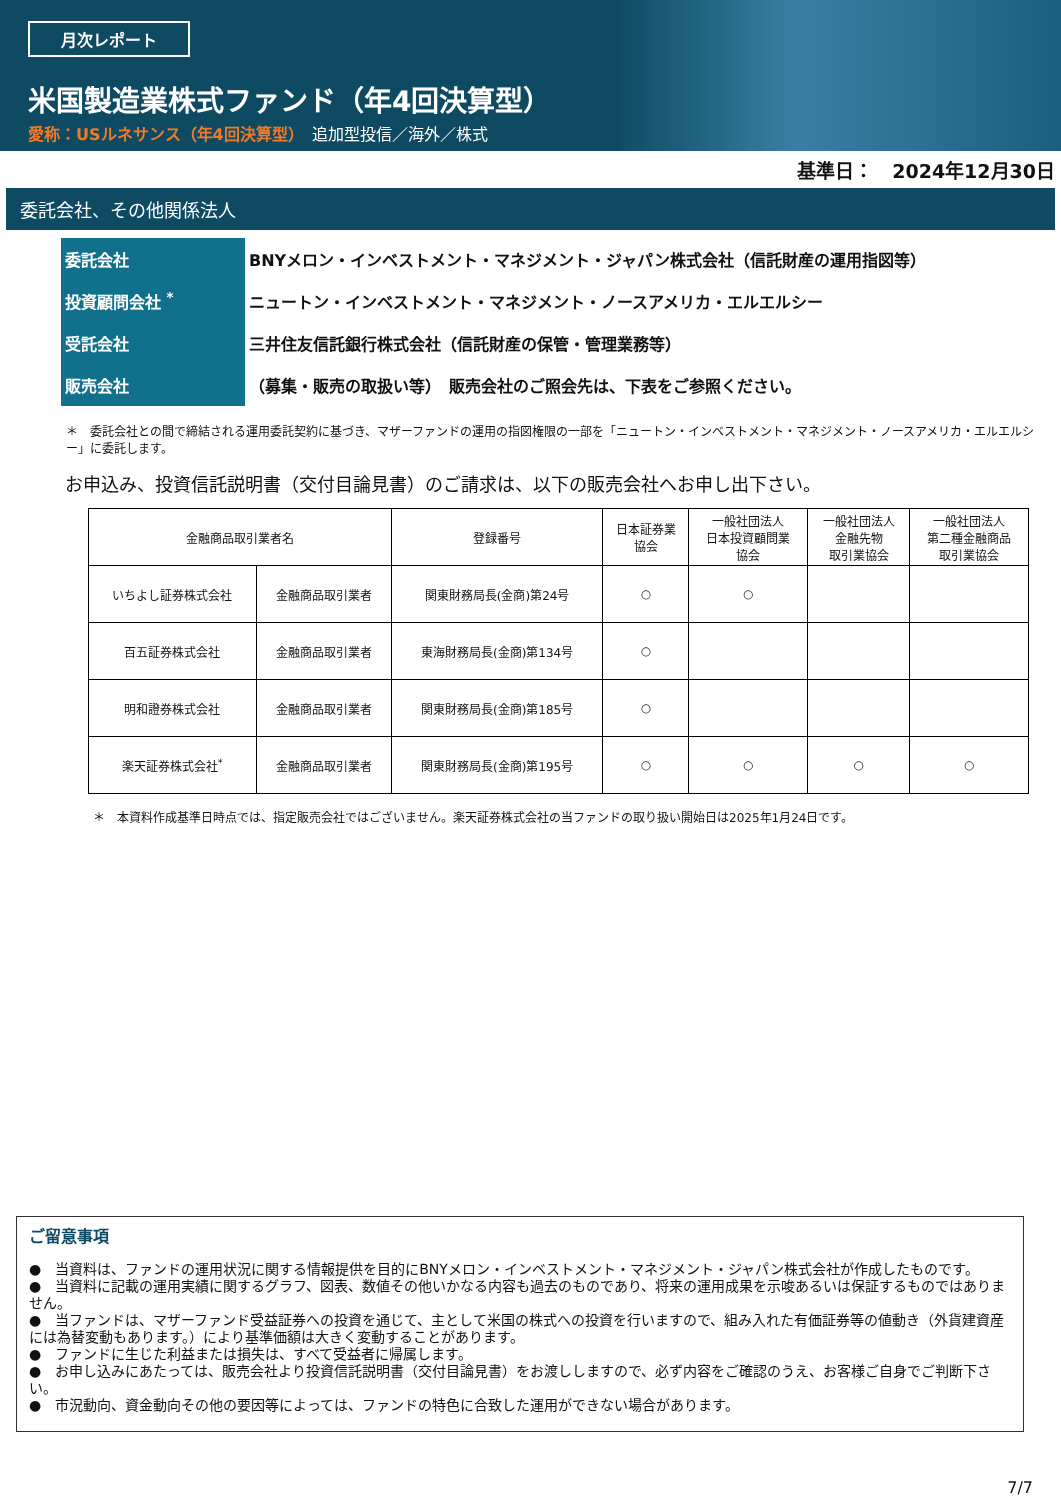月次レポート
米国製造業株式ファンド（年4回決算型）
愛称：USルネサンス（年4回決算型）　追加型投信／海外／株式
基準日：　2024年12月30日
委託会社、その他関係法人
| 委託会社 | BNYメロン・インベストメント・マネジメント・ジャパン株式会社（信託財産の運用指図等） |
| 投資顧問会社 <sup>*</sup> | ニュートン・インベストメント・マネジメント・ノースアメリカ・エルエルシー |
| 受託会社 | 三井住友信託銀行株式会社（信託財産の保管・管理業務等） |
| 販売会社 | （募集・販売の取扱い等） 販売会社のご照会先は、下表をご参照ください。 |
＊　委託会社との間で締結される運用委託契約に基づき、マザーファンドの運用の指図権限の一部を「ニュートン・インベストメント・マネジメント・ノースアメリカ・エルエルシー」に委託します。
お申込み、投資信託説明書（交付目論見書）のご請求は、以下の販売会社へお申し出下さい。
| 金融商品取引業者名 | | 登録番号 | 日本証券業 協会 | 一般社団法人 日本投資顧問業 協会 | 一般社団法人 金融先物 取引業協会 | 一般社団法人 第二種金融商品 取引業協会 |
| --- | --- | --- | --- | --- | --- | --- |
| いちよし証券株式会社 | 金融商品取引業者 | 関東財務局長(金商)第24号 | ○ | ○ | | |
| 百五証券株式会社 | 金融商品取引業者 | 東海財務局長(金商)第134号 | ○ | | | |
| 明和證券株式会社 | 金融商品取引業者 | 関東財務局長(金商)第185号 | ○ | | | |
| 楽天証券株式会社<sup>*</sup> | 金融商品取引業者 | 関東財務局長(金商)第195号 | ○ | ○ | ○ | ○ |
＊　本資料作成基準日時点では、指定販売会社ではございません。楽天証券株式会社の当ファンドの取り扱い開始日は2025年1月24日です。
ご留意事項
●　当資料は、ファンドの運用状況に関する情報提供を目的にBNYメロン・インベストメント・マネジメント・ジャパン株式会社が作成したものです。
●　当資料に記載の運用実績に関するグラフ、図表、数値その他いかなる内容も過去のものであり、将来の運用成果を示唆あるいは保証するものではありません。
●　当ファンドは、マザーファンド受益証券への投資を通じて、主として米国の株式への投資を行いますので、組み入れた有価証券等の値動き（外貨建資産には為替変動もあります。）により基準価額は大きく変動することがあります。
●　ファンドに生じた利益または損失は、すべて受益者に帰属します。
●　お申し込みにあたっては、販売会社より投資信託説明書（交付目論見書）をお渡ししますので、必ず内容をご確認のうえ、お客様ご自身でご判断下さい。
●　市況動向、資金動向その他の要因等によっては、ファンドの特色に合致した運用ができない場合があります。
7/7